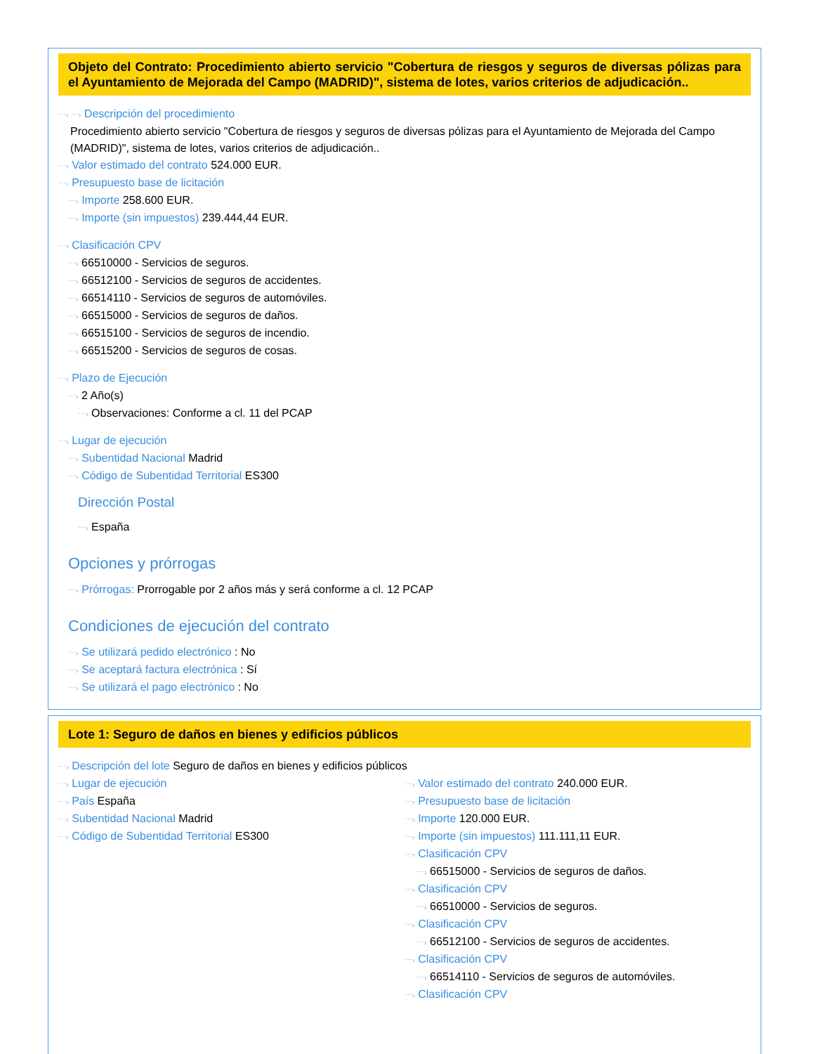Objeto del Contrato: Procedimiento abierto servicio "Cobertura de riesgos y seguros de diversas pólizas para el Ayuntamiento de Mejorada del Campo (MADRID)", sistema de lotes, varios criterios de adjudicación..
⋯› ⋯› Descripción del procedimiento
Procedimiento abierto servicio "Cobertura de riesgos y seguros de diversas pólizas para el Ayuntamiento de Mejorada del Campo (MADRID)", sistema de lotes, varios criterios de adjudicación..
⋯› Valor estimado del contrato 524.000 EUR.
⋯› Presupuesto base de licitación
⋯› Importe 258.600 EUR.
⋯› Importe (sin impuestos) 239.444,44 EUR.
⋯› Clasificación CPV
⋯› 66510000 - Servicios de seguros.
⋯› 66512100 - Servicios de seguros de accidentes.
⋯› 66514110 - Servicios de seguros de automóviles.
⋯› 66515000 - Servicios de seguros de daños.
⋯› 66515100 - Servicios de seguros de incendio.
⋯› 66515200 - Servicios de seguros de cosas.
⋯› Plazo de Ejecución
⋯› 2 Año(s)
⋯› Observaciones: Conforme a cl. 11 del PCAP
⋯› Lugar de ejecución
⋯› Subentidad Nacional Madrid
⋯› Código de Subentidad Territorial ES300
Dirección Postal
⋯› España
Opciones y prórrogas
⋯› Prórrogas: Prorrogable por 2 años más y será conforme a cl. 12 PCAP
Condiciones de ejecución del contrato
⋯› Se utilizará pedido electrónico : No
⋯› Se aceptará factura electrónica : Sí
⋯› Se utilizará el pago electrónico : No
Lote 1: Seguro de daños en bienes y edificios públicos
⋯› Descripción del lote Seguro de daños en bienes y edificios públicos
⋯› Lugar de ejecución
⋯› País España
⋯› Subentidad Nacional Madrid
⋯› Código de Subentidad Territorial ES300
⋯› Valor estimado del contrato 240.000 EUR.
⋯› Presupuesto base de licitación
⋯› Importe 120.000 EUR.
⋯› Importe (sin impuestos) 111.111,11 EUR.
⋯› Clasificación CPV
⋯› 66515000 - Servicios de seguros de daños.
⋯› Clasificación CPV
⋯› 66510000 - Servicios de seguros.
⋯› Clasificación CPV
⋯› 66512100 - Servicios de seguros de accidentes.
⋯› Clasificación CPV
⋯› 66514110 - Servicios de seguros de automóviles.
⋯› Clasificación CPV